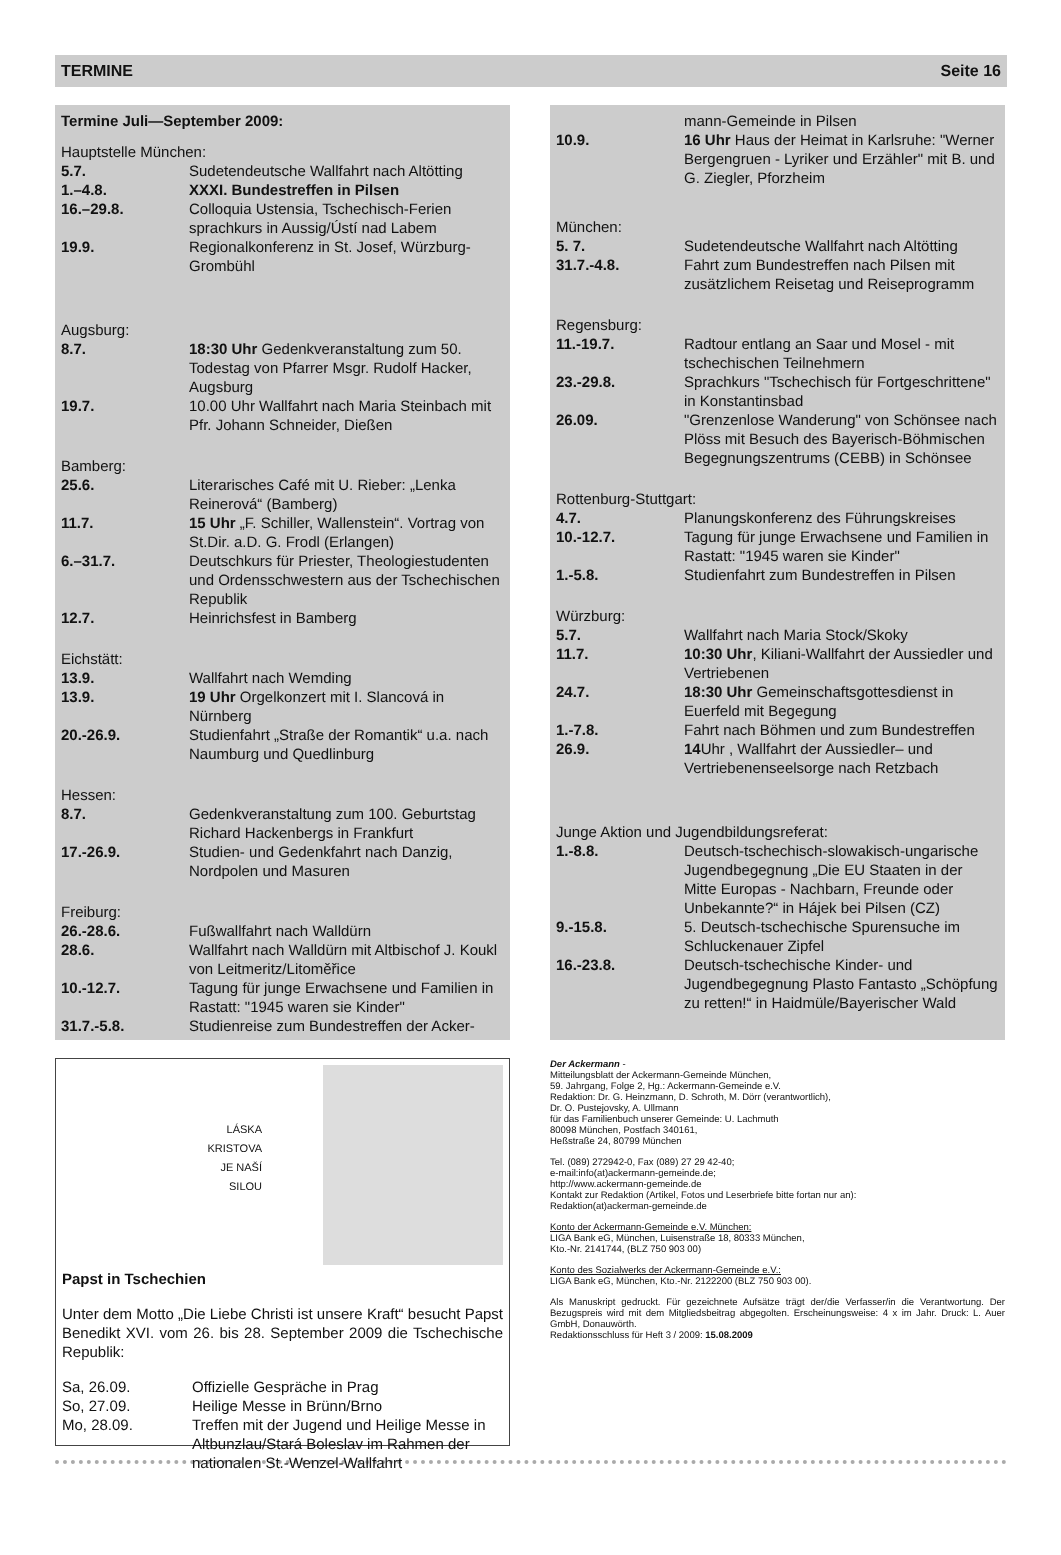TERMINE Seite 16
Termine Juli—September 2009:
Hauptstelle München:
5.7. Sudetendeutsche Wallfahrt nach Altötting
1.–4.8. XXXI. Bundestreffen in Pilsen
16.–29.8. Colloquia Ustensia, Tschechisch-Ferien sprachkurs in Aussig/Ústí nad Labem
19.9. Regionalkonferenz in St. Josef, Würzburg-Grombühl
Augsburg:
8.7. 18:30 Uhr Gedenkveranstaltung zum 50. Todestag von Pfarrer Msgr. Rudolf Hacker, Augsburg
19.7. 10.00 Uhr Wallfahrt nach Maria Steinbach mit Pfr. Johann Schneider, Dießen
Bamberg:
25.6. Literarisches Café mit U. Rieber: „Lenka Reinerová“ (Bamberg)
11.7. 15 Uhr „F. Schiller, Wallenstein“. Vortrag von St.Dir. a.D. G. Frodl (Erlangen)
6.–31.7. Deutschkurs für Priester, Theologiestudenten und Ordensschwestern aus der Tschechischen Republik
12.7. Heinrichsfest in Bamberg
Eichstätt:
13.9. Wallfahrt nach Wemding
13.9. 19 Uhr Orgelkonzert mit I. Slancová in Nürnberg
20.-26.9. Studienfahrt „Straße der Romantik“ u.a. nach Naumburg und Quedlinburg
Hessen:
8.7. Gedenkveranstaltung zum 100. Geburtstag Richard Hackenbergs in Frankfurt
17.-26.9. Studien- und Gedenkfahrt nach Danzig, Nordpolen und Masuren
Freiburg:
26.-28.6. Fußwallfahrt nach Walldürn
28.6. Wallfahrt nach Walldürn mit Altbischof J. Koukl von Leitmeritz/Litoměřice
10.-12.7. Tagung für junge Erwachsene und Familien in Rastatt: "1945 waren sie Kinder"
31.7.-5.8. Studienreise zum Bundestreffen der Acker-
mann-Gemeinde in Pilsen
10.9. 16 Uhr Haus der Heimat in Karlsruhe: "Werner Bergengruen - Lyriker und Erzähler" mit B. und G. Ziegler, Pforzheim
München:
5. 7. Sudetendeutsche Wallfahrt nach Altötting
31.7.-4.8. Fahrt zum Bundestreffen nach Pilsen mit zusätzlichem Reisetag und Reiseprogramm
Regensburg:
11.-19.7. Radtour entlang an Saar und Mosel - mit tschechischen Teilnehmern
23.-29.8. Sprachkurs "Tschechisch für Fortgeschrittene" in Konstantinsbad
26.09. "Grenzenlose Wanderung" von Schönsee nach Plöss mit Besuch des Bayerisch-Böhmischen Begegnungszentrums (CEBB) in Schönsee
Rottenburg-Stuttgart:
4.7. Planungskonferenz des Führungskreises
10.-12.7. Tagung für junge Erwachsene und Familien in Rastatt: "1945 waren sie Kinder"
1.-5.8. Studienfahrt zum Bundestreffen in Pilsen
Würzburg:
5.7. Wallfahrt nach Maria Stock/Skoky
11.7. 10:30 Uhr, Kiliani-Wallfahrt der Aussiedler und Vertriebenen
24.7. 18:30 Uhr Gemeinschaftsgottesdienst in Euerfeld mit Begegung
1.-7.8. Fahrt nach Böhmen und zum Bundestreffen
26.9. 14 Uhr , Wallfahrt der Aussiedler– und Vertriebenenseelsorge nach Retzbach
Junge Aktion und Jugendbildungsreferat:
1.-8.8. Deutsch-tschechisch-slowakisch-ungarische Jugendbegegnung „Die EU Staaten in der Mitte Europas - Nachbarn, Freunde oder Unbekannte?“ in Hájek bei Pilsen (CZ)
9.-15.8. 5. Deutsch-tschechische Spurensuche im Schluckenauer Zipfel
16.-23.8. Deutsch-tschechische Kinder- und Jugendbegegnung Plasto Fantasto „Schöpfung zu retten!“ in Haidmüle/Bayerischer Wald
LÁSKA
KRISTOVA
JE NAŠÍ
SILOU
Papst in Tschechien
Unter dem Motto „Die Liebe Christi ist unsere Kraft“ besucht Papst Benedikt XVI. vom 26. bis 28. September 2009 die Tschechische Republik:
Sa, 26.09. Offizielle Gespräche in Prag
So, 27.09. Heilige Messe in Brünn/Brno
Mo, 28.09. Treffen mit der Jugend und Heilige Messe in Altbunzlau/Stará Boleslav im Rahmen der nationalen St.-Wenzel-Wallfahrt
Der Ackermann -
Mitteilungsblatt der Ackermann-Gemeinde München,
59. Jahrgang, Folge 2, Hg.: Ackermann-Gemeinde e.V.
Redaktion: Dr. G. Heinzmann, D. Schroth, M. Dörr (verantwortlich),
Dr. O. Pustejovsky, A. Ullmann
für das Familienbuch unserer Gemeinde: U. Lachmuth
80098 München, Postfach 340161,
Heßstraße 24, 80799 München
Tel. (089) 272942-0, Fax (089) 27 29 42-40;
e-mail:info(at)ackermann-gemeinde.de;
http://www.ackermann-gemeinde.de
Kontakt zur Redaktion (Artikel, Fotos und Leserbriefe bitte fortan nur an):
Redaktion(at)ackerman-gemeinde.de
Konto der Ackermann-Gemeinde e.V. München:
LIGA Bank eG, München, Luisenstraße 18, 80333 München,
Kto.-Nr. 2141744, (BLZ 750 903 00)
Konto des Sozialwerks der Ackermann-Gemeinde e.V.:
LIGA Bank eG, München, Kto.-Nr. 2122200 (BLZ 750 903 00).
Als Manuskript gedruckt. Für gezeichnete Aufsätze trägt der/die Verfasser/in die Verantwortung. Der Bezugspreis wird mit dem Mitgliedsbeitrag abgegolten. Erscheinungsweise: 4 x im Jahr. Druck: L. Auer GmbH, Donauwörth.
Redaktionsschluss für Heft 3 / 2009: 15.08.2009